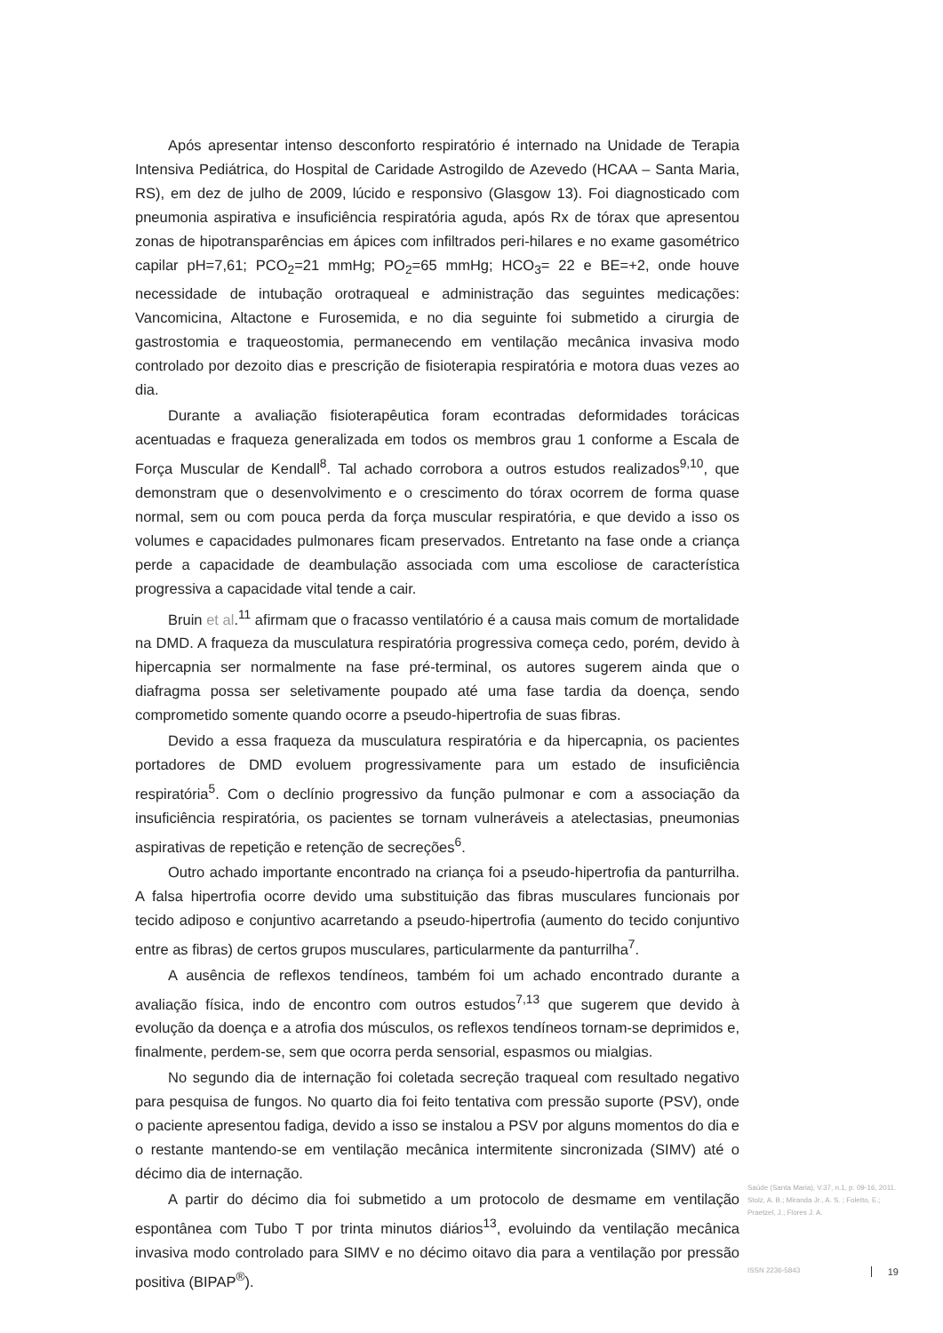Após apresentar intenso desconforto respiratório é internado na Unidade de Terapia Intensiva Pediátrica, do Hospital de Caridade Astrogildo de Azevedo (HCAA – Santa Maria, RS), em dez de julho de 2009, lúcido e responsivo (Glasgow 13). Foi diagnosticado com pneumonia aspirativa e insuficiência respiratória aguda, após Rx de tórax que apresentou zonas de hipotransparências em ápices com infiltrados peri-hilares e no exame gasométrico capilar pH=7,61; PCO<sub>2</sub>=21 mmHg; PO<sub>2</sub>=65 mmHg; HCO<sub>3</sub>= 22 e BE=+2, onde houve necessidade de intubação orotraqueal e administração das seguintes medicações: Vancomicina, Altactone e Furosemida, e no dia seguinte foi submetido a cirurgia de gastrostomia e traqueostomia, permanecendo em ventilação mecânica invasiva modo controlado por dezoito dias e prescrição de fisioterapia respiratória e motora duas vezes ao dia.
Durante a avaliação fisioterapêutica foram econtradas deformidades torácicas acentuadas e fraqueza generalizada em todos os membros grau 1 conforme a Escala de Força Muscular de Kendall<sup>8</sup>. Tal achado corrobora a outros estudos realizados<sup>9,10</sup>, que demonstram que o desenvolvimento e o crescimento do tórax ocorrem de forma quase normal, sem ou com pouca perda da força muscular respiratória, e que devido a isso os volumes e capacidades pulmonares ficam preservados. Entretanto na fase onde a criança perde a capacidade de deambulação associada com uma escoliose de característica progressiva a capacidade vital tende a cair.
Bruin et al.<sup>11</sup> afirmam que o fracasso ventilatório é a causa mais comum de mortalidade na DMD. A fraqueza da musculatura respiratória progressiva começa cedo, porém, devido à hipercapnia ser normalmente na fase pré-terminal, os autores sugerem ainda que o diafragma possa ser seletivamente poupado até uma fase tardia da doença, sendo comprometido somente quando ocorre a pseudo-hipertrofia de suas fibras.
Devido a essa fraqueza da musculatura respiratória e da hipercapnia, os pacientes portadores de DMD evoluem progressivamente para um estado de insuficiência respiratória<sup>5</sup>. Com o declínio progressivo da função pulmonar e com a associação da insuficiência respiratória, os pacientes se tornam vulneráveis a atelectasias, pneumonias aspirativas de repetição e retenção de secreções<sup>6</sup>.
Outro achado importante encontrado na criança foi a pseudo-hipertrofia da panturrilha. A falsa hipertrofia ocorre devido uma substituição das fibras musculares funcionais por tecido adiposo e conjuntivo acarretando a pseudo-hipertrofia (aumento do tecido conjuntivo entre as fibras) de certos grupos musculares, particularmente da panturrilha<sup>7</sup>.
A ausência de reflexos tendíneos, também foi um achado encontrado durante a avaliação física, indo de encontro com outros estudos<sup>7,13</sup> que sugerem que devido à evolução da doença e a atrofia dos músculos, os reflexos tendíneos tornam-se deprimidos e, finalmente, perdem-se, sem que ocorra perda sensorial, espasmos ou mialgias.
No segundo dia de internação foi coletada secreção traqueal com resultado negativo para pesquisa de fungos. No quarto dia foi feito tentativa com pressão suporte (PSV), onde o paciente apresentou fadiga, devido a isso se instalou a PSV por alguns momentos do dia e o restante mantendo-se em ventilação mecânica intermitente sincronizada (SIMV) até o décimo dia de internação.
A partir do décimo dia foi submetido a um protocolo de desmame em ventilação espontânea com Tubo T por trinta minutos diários<sup>13</sup>, evoluindo da ventilação mecânica invasiva modo controlado para SIMV e no décimo oitavo dia para a ventilação por pressão positiva (BIPAP<sup>®</sup>).
Saúde (Santa Maria), V.37, n.1, p. 09-16, 2011.
Stolz, A. B.; Miranda Jr., A. S. ; Foletto, E.; Praetzel, J.; Flores J. A.
ISSN 2236-5843 19